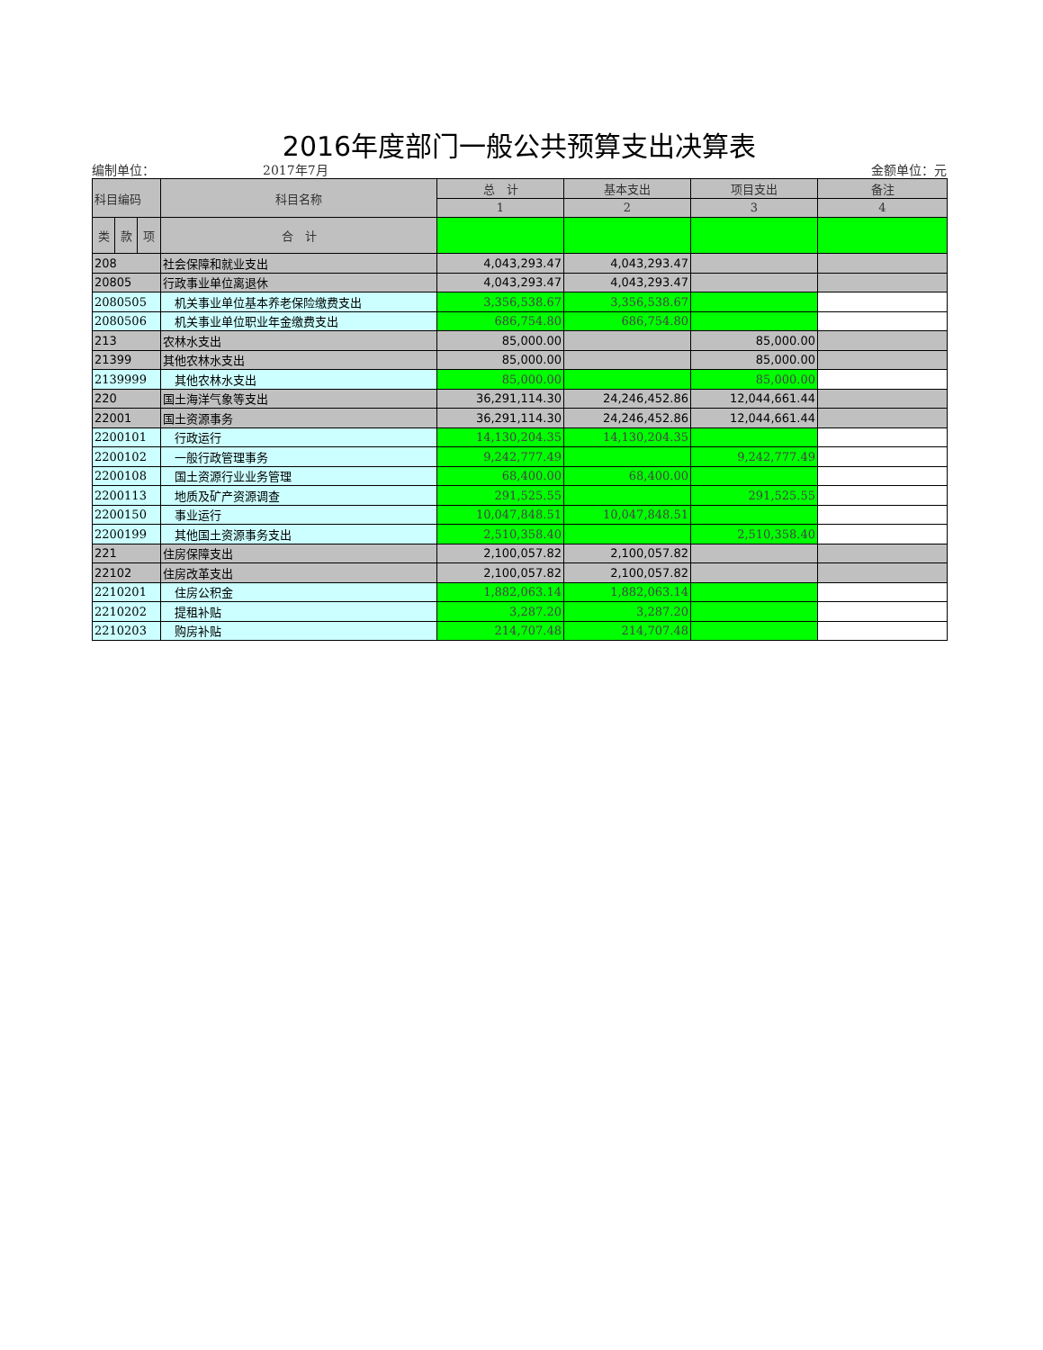2016年度部门一般公共预算支出决算表
编制单位： 2017年7月 金额单位：元
| 科目编码 | | | 科目名称 | 总 计 | 基本支出 | 项目支出 | 备注 |
| --- | --- | --- | --- | --- | --- | --- | --- |
| | | | | 1 | 2 | 3 | 4 |
| 类 | 款 | 项 | 合 计 | | | | |
| 208 | | | 社会保障和就业支出 | 4,043,293.47 | 4,043,293.47 | | |
| 20805 | | | 行政事业单位离退休 | 4,043,293.47 | 4,043,293.47 | | |
| 2080505 | | | 机关事业单位基本养老保险缴费支出 | 3,356,538.67 | 3,356,538.67 | | |
| 2080506 | | | 机关事业单位职业年金缴费支出 | 686,754.80 | 686,754.80 | | |
| 213 | | | 农林水支出 | 85,000.00 | | 85,000.00 | |
| 21399 | | | 其他农林水支出 | 85,000.00 | | 85,000.00 | |
| 2139999 | | | 其他农林水支出 | 85,000.00 | | 85,000.00 | |
| 220 | | | 国土海洋气象等支出 | 36,291,114.30 | 24,246,452.86 | 12,044,661.44 | |
| 22001 | | | 国土资源事务 | 36,291,114.30 | 24,246,452.86 | 12,044,661.44 | |
| 2200101 | | | 行政运行 | 14,130,204.35 | 14,130,204.35 | | |
| 2200102 | | | 一般行政管理事务 | 9,242,777.49 | | 9,242,777.49 | |
| 2200108 | | | 国土资源行业业务管理 | 68,400.00 | 68,400.00 | | |
| 2200113 | | | 地质及矿产资源调查 | 291,525.55 | | 291,525.55 | |
| 2200150 | | | 事业运行 | 10,047,848.51 | 10,047,848.51 | | |
| 2200199 | | | 其他国土资源事务支出 | 2,510,358.40 | | 2,510,358.40 | |
| 221 | | | 住房保障支出 | 2,100,057.82 | 2,100,057.82 | | |
| 22102 | | | 住房改革支出 | 2,100,057.82 | 2,100,057.82 | | |
| 2210201 | | | 住房公积金 | 1,882,063.14 | 1,882,063.14 | | |
| 2210202 | | | 提租补贴 | 3,287.20 | 3,287.20 | | |
| 2210203 | | | 购房补贴 | 214,707.48 | 214,707.48 | | |